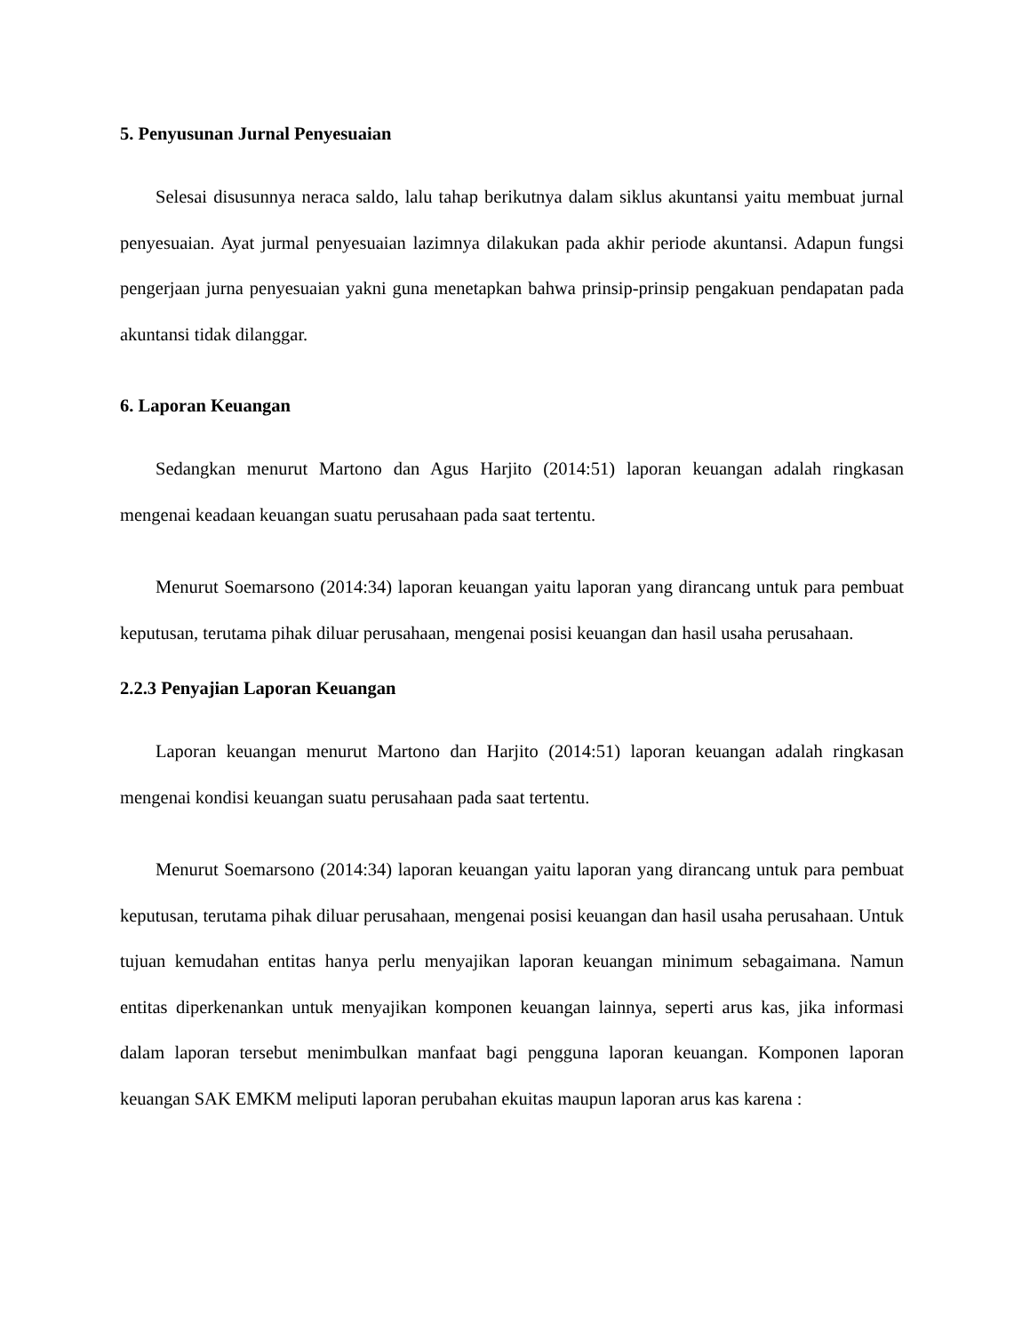5. Penyusunan Jurnal Penyesuaian
Selesai disusunnya neraca saldo, lalu tahap berikutnya dalam siklus akuntansi yaitu membuat jurnal penyesuaian. Ayat jurmal penyesuaian lazimnya dilakukan pada akhir periode akuntansi. Adapun fungsi pengerjaan jurna penyesuaian yakni guna menetapkan bahwa prinsip-prinsip pengakuan pendapatan pada akuntansi tidak dilanggar.
6. Laporan Keuangan
Sedangkan menurut Martono dan Agus Harjito (2014:51) laporan keuangan adalah ringkasan mengenai keadaan keuangan suatu perusahaan pada saat tertentu.
Menurut Soemarsono (2014:34) laporan keuangan yaitu laporan yang dirancang untuk para pembuat keputusan, terutama pihak diluar perusahaan, mengenai posisi keuangan dan hasil usaha perusahaan.
2.2.3 Penyajian Laporan Keuangan
Laporan keuangan menurut Martono dan Harjito (2014:51) laporan keuangan adalah ringkasan mengenai kondisi keuangan suatu perusahaan pada saat tertentu.
Menurut Soemarsono (2014:34) laporan keuangan yaitu laporan yang dirancang untuk para pembuat keputusan, terutama pihak diluar perusahaan, mengenai posisi keuangan dan hasil usaha perusahaan. Untuk tujuan kemudahan entitas hanya perlu menyajikan laporan keuangan minimum sebagaimana. Namun entitas diperkenankan untuk menyajikan komponen keuangan lainnya, seperti arus kas, jika informasi dalam laporan tersebut menimbulkan manfaat bagi pengguna laporan keuangan. Komponen laporan keuangan SAK EMKM meliputi laporan perubahan ekuitas maupun laporan arus kas karena :